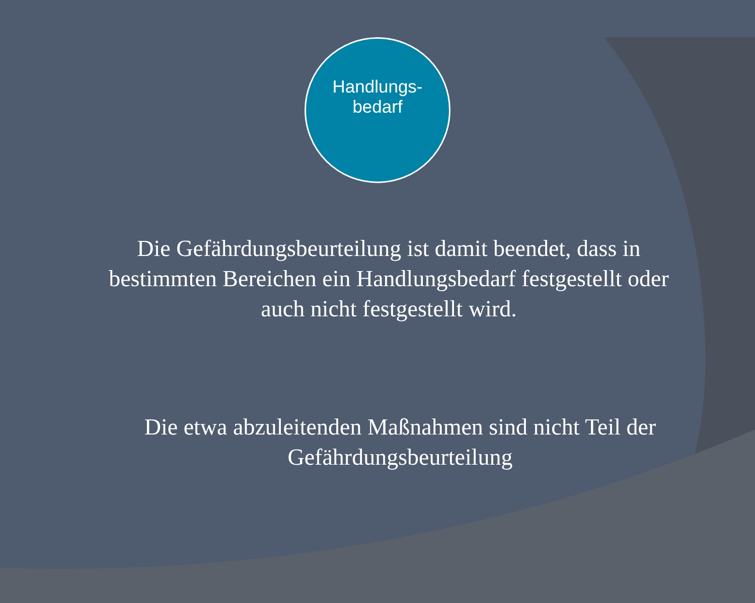Handlungs-
bedarf
Die Gefährdungsbeurteilung ist damit beendet, dass in bestimmten Bereichen ein Handlungsbedarf festgestellt oder auch nicht festgestellt wird.
Die etwa abzuleitenden Maßnahmen sind nicht Teil der Gefährdungsbeurteilung